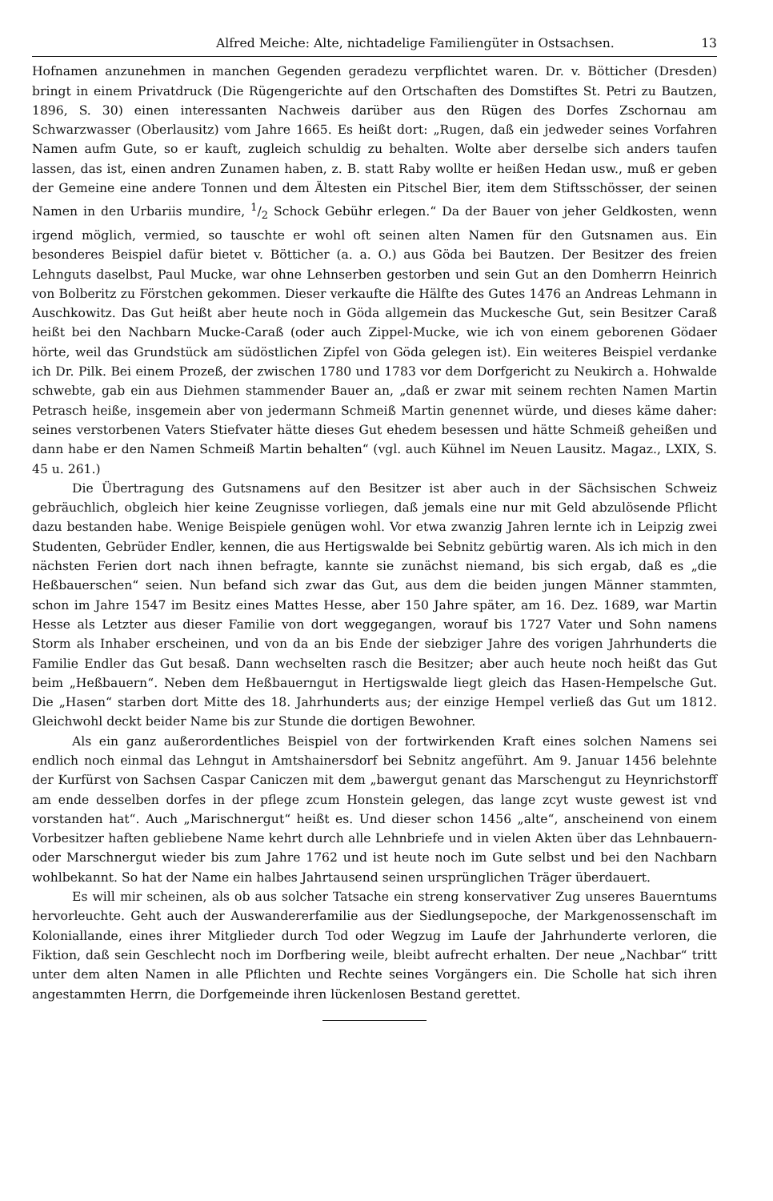Alfred Meiche: Alte, nichtadelige Familiengüter in Ostsachsen. 13
Hofnamen anzunehmen in manchen Gegenden geradezu verpflichtet waren. Dr. v. Bötticher (Dresden) bringt in einem Privatdruck (Die Rügengerichte auf den Ortschaften des Domstiftes St. Petri zu Bautzen, 1896, S. 30) einen interessanten Nachweis darüber aus den Rügen des Dorfes Zschornau am Schwarzwasser (Oberlausitz) vom Jahre 1665. Es heißt dort: „Rugen, daß ein jedweder seines Vorfahren Namen aufm Gute, so er kauft, zugleich schuldig zu behalten. Wolte aber derselbe sich anders taufen lassen, das ist, einen andren Zunamen haben, z. B. statt Raby wollte er heißen Hedan usw., muß er geben der Gemeine eine andere Tonnen und dem Ältesten ein Pitschel Bier, item dem Stiftsschösser, der seinen Namen in den Urbariis mundire, 1/2 Schock Gebühr erlegen.“ Da der Bauer von jeher Geldkosten, wenn irgend möglich, vermied, so tauschte er wohl oft seinen alten Namen für den Gutsnamen aus. Ein besonderes Beispiel dafür bietet v. Bötticher (a. a. O.) aus Göda bei Bautzen. Der Besitzer des freien Lehnguts daselbst, Paul Mucke, war ohne Lehnserben gestorben und sein Gut an den Domherrn Heinrich von Bolberitz zu Förstchen gekommen. Dieser verkaufte die Hälfte des Gutes 1476 an Andreas Lehmann in Auschkowitz. Das Gut heißt aber heute noch in Göda allgemein das Muckesche Gut, sein Besitzer Caraß heißt bei den Nachbarn Mucke-Caraß (oder auch Zippel-Mucke, wie ich von einem geborenen Gödaer hörte, weil das Grundstück am südöstlichen Zipfel von Göda gelegen ist). Ein weiteres Beispiel verdanke ich Dr. Pilk. Bei einem Prozeß, der zwischen 1780 und 1783 vor dem Dorfgericht zu Neukirch a. Hohwalde schwebte, gab ein aus Diehmen stammender Bauer an, „daß er zwar mit seinem rechten Namen Martin Petrasch heiße, insgemein aber von jedermann Schmeiß Martin genennet würde, und dieses käme daher: seines verstorbenen Vaters Stiefvater hätte dieses Gut ehedem besessen und hätte Schmeiß geheißen und dann habe er den Namen Schmeiß Martin behalten“ (vgl. auch Kühnel im Neuen Lausitz. Magaz., LXIX, S. 45 u. 261.)
Die Übertragung des Gutsnamens auf den Besitzer ist aber auch in der Sächsischen Schweiz gebräuchlich, obgleich hier keine Zeugnisse vorliegen, daß jemals eine nur mit Geld abzulösende Pflicht dazu bestanden habe. Wenige Beispiele genügen wohl. Vor etwa zwanzig Jahren lernte ich in Leipzig zwei Studenten, Gebrüder Endler, kennen, die aus Hertigswalde bei Sebnitz gebürtig waren. Als ich mich in den nächsten Ferien dort nach ihnen befragte, kannte sie zunächst niemand, bis sich ergab, daß es „die Heßbauerschen“ seien. Nun befand sich zwar das Gut, aus dem die beiden jungen Männer stammten, schon im Jahre 1547 im Besitz eines Mattes Hesse, aber 150 Jahre später, am 16. Dez. 1689, war Martin Hesse als Letzter aus dieser Familie von dort weggegangen, worauf bis 1727 Vater und Sohn namens Storm als Inhaber erscheinen, und von da an bis Ende der siebziger Jahre des vorigen Jahrhunderts die Familie Endler das Gut besaß. Dann wechselten rasch die Besitzer; aber auch heute noch heißt das Gut beim „Heßbauern“. Neben dem Heßbauerngut in Hertigswalde liegt gleich das Hasen-Hempelsche Gut. Die „Hasen“ starben dort Mitte des 18. Jahrhunderts aus; der einzige Hempel verließ das Gut um 1812. Gleichwohl deckt beider Name bis zur Stunde die dortigen Bewohner.
Als ein ganz außerordentliches Beispiel von der fortwirkenden Kraft eines solchen Namens sei endlich noch einmal das Lehngut in Amtshainersdorf bei Sebnitz angeführt. Am 9. Januar 1456 belehnte der Kurfürst von Sachsen Caspar Caniczen mit dem „bawergut genant das Marschengut zu Heynrichstorff am ende desselben dorfes in der pflege zcum Honstein gelegen, das lange zcyt wuste gewest ist vnd vorstanden hat“. Auch „Marischnergut“ heißt es. Und dieser schon 1456 „alte“, anscheinend von einem Vorbesitzer haften gebliebene Name kehrt durch alle Lehnbriefe und in vielen Akten über das Lehnbauern- oder Marschnergut wieder bis zum Jahre 1762 und ist heute noch im Gute selbst und bei den Nachbarn wohlbekannt. So hat der Name ein halbes Jahrtausend seinen ursprünglichen Träger überdauert.
Es will mir scheinen, als ob aus solcher Tatsache ein streng konservativer Zug unseres Bauerntums hervorleuchte. Geht auch der Auswandererfamilie aus der Siedlungsepoche, der Markgenossenschaft im Koloniallande, eines ihrer Mitglieder durch Tod oder Wegzug im Laufe der Jahrhunderte verloren, die Fiktion, daß sein Geschlecht noch im Dorfbering weile, bleibt aufrecht erhalten. Der neue „Nachbar“ tritt unter dem alten Namen in alle Pflichten und Rechte seines Vorgängers ein. Die Scholle hat sich ihren angestammten Herrn, die Dorfgemeinde ihren lückenlosen Bestand gerettet.